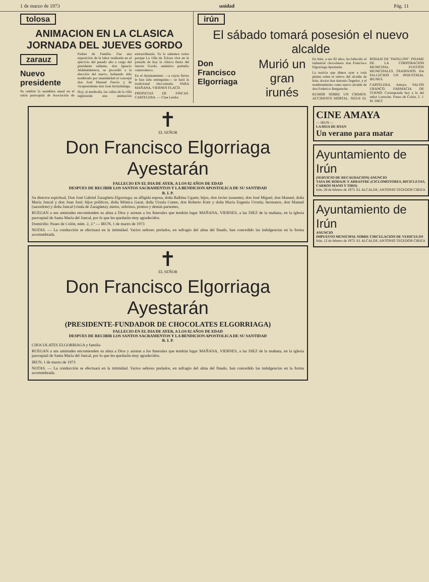1 de marzo de 1973 unidad Pág. 11
tolosa
ANIMACION EN LA CLASICA JORNADA DEL JUEVES GORDO
zarauz
Nuevo presidente
Se celebró la asamblea anual en el salón parroquial de Asociación de Padres de Familia. Fue una exposición de la labor realizada en el ejercicio del pasado año a cargo del presidente saliente, don Ignacio Aldabaldetrecu, se procedió a la elección del nuevo, habiendo sido nombrado por unanimidad el concejal don José Manuel Pescio y de vicepresidente don José Arrizabalaga.
Hoy, al mediodía, las calles de la villa registrarán una animación extraordinaria. Ya lo sabemos todos porque La villa de Tolosa vive en la jornada de hoy la clásica fiesta del Jueves Gordo, auténtico preludio carnavalesco.
En el Ayuntamiento —a cuyas llaves le han sido entregadas— se hará la tradicional chocolatada. PARA MAÑANA, VIERNES FLACO.
PROPIETAS DE FINCAS. CARTELERA. — Cine Leidor.
irún
El sábado tomará posesión el nuevo alcalde
Don Francisco Elgorriaga
Murió un gran irunés
En Irún, a sus 82 años, ha fallecido el industrial chocolatero don Francisco Elgorriaga Ayestarán.
La noticia que dimos ayer a toda pluma sobre el relevo del alcalde de Irún, doctor don Antonio Tegedor, y el nombramiento como nuevo alcalde de don Federico Bergareche.
RUMOR SOBRE UN CRIMEN. ACCIDENTE MORTAL. SIGUE EL RODAJE DE "PAPILLON". PISAME DE LA CORPORACION MUNICIPAL. PUESTOS MUNICIPALES. TRASPASOS. HA FALLECIDO UN INDUSTRIAL IRUNES.
CARTELERA. Amaya. SALON URANCO. FARMACIA DE TURNO: Corresponde hoy a la del señor Larrache. Paseo de Colón, 2. J. M. DIEZ
✝
EL SEÑOR
Don Francisco Elgorriaga Ayestarán
FALLECIO EN EL DIA DE AYER, A LOS 82 AÑOS DE EDAD
DESPUES DE RECIBIR LOS SANTOS SACRAMENTOS Y LA BENDICION APOSTOLICA DE SU SANTIDAD
R. I. P.
Su director espiritual, Don José Gabriel Zaragüeta Elgorriaga; su afligida esposa, doña Balbina Ugarte; hijos, don Javier (ausente), don José Miguel, don Manuel, doña María Juncal y don Juan José; hijos políticos, doña Mónica Garat, doña Ursula Cunee, don Roberto Kutz y doña María Eugenia Urrutia; hermanos, don Manuel (sacerdote) y doña Juncal (viuda de Zaragüeta); nietos, sobrinos, primos y demás parientes,
RUEGAN a sus amistades encomienden su alma a Dios y asistan a los funerales que tendrán lugar MAÑANA, VIERNES, a las DIEZ de la mañana, en la iglesia parroquial de Santa María del Juncal, por lo que les quedarán muy agradecidos.
Domicilio: Paseo de Colón, núm. 2, 2.º — IRUN, 1 de marzo de 1973
NOTAS. — La conducción se efectuará en la intimidad. Varios señores prelados, en sufragio del alma del finado, han concedido las indulgencias en la forma acostumbrada.
✝
EL SEÑOR
Don Francisco Elgorriaga Ayestarán
(PRESIDENTE-FUNDADOR DE CHOCOLATES ELGORRIAGA)
FALLECIO EN EL DIA DE AYER, A LOS 82 AÑOS DE EDAD
DESPUES DE RECIBIR LOS SANTOS SACRAMENTOS Y LA BENDICION APOSTOLICA DE SU SANTIDAD
R. I. P.
CHOCOLATES ELGORRIAGA y familia
RUEGAN a sus amistades encomienden su alma a Dios y asistan a los funerales que tendrán lugar MAÑANA, VIERNES, a las DIEZ de la mañana, en la iglesia parroquial de Santa María del Juncal, por lo que les quedarán muy agradecidos.
IRUN, 1 de marzo de 1973
NOTAS. — La conducción se efectuará en la intimidad. Varios señores prelados, en sufragio del alma del finado, han concedido las indulgencias en la forma acostumbrada.
CINE AMAYA
— IRUN —
LA HIJA DE RYAN
Un verano para matar
Ayuntamiento de Irún
(SERVICIO DE RECAUDACION) ANUNCIO
TASA DE RODAJE Y ARRASTRE (CICLOMOTORES, BICICLETAS, CARROS MANO Y TIRO)
Irún, 28 de febrero de 1973. EL ALCALDE, ANTONIO TEGEDOR CIRIZA
Ayuntamiento de Irún
ANUNCIO
IMPUESTO MUNICIPAL SOBRE CIRCULACION DE VEHICULOS
Irún, 12 de febrero de 1973. EL ALCALDE, ANTONIO TEGEDOR CIRIZA